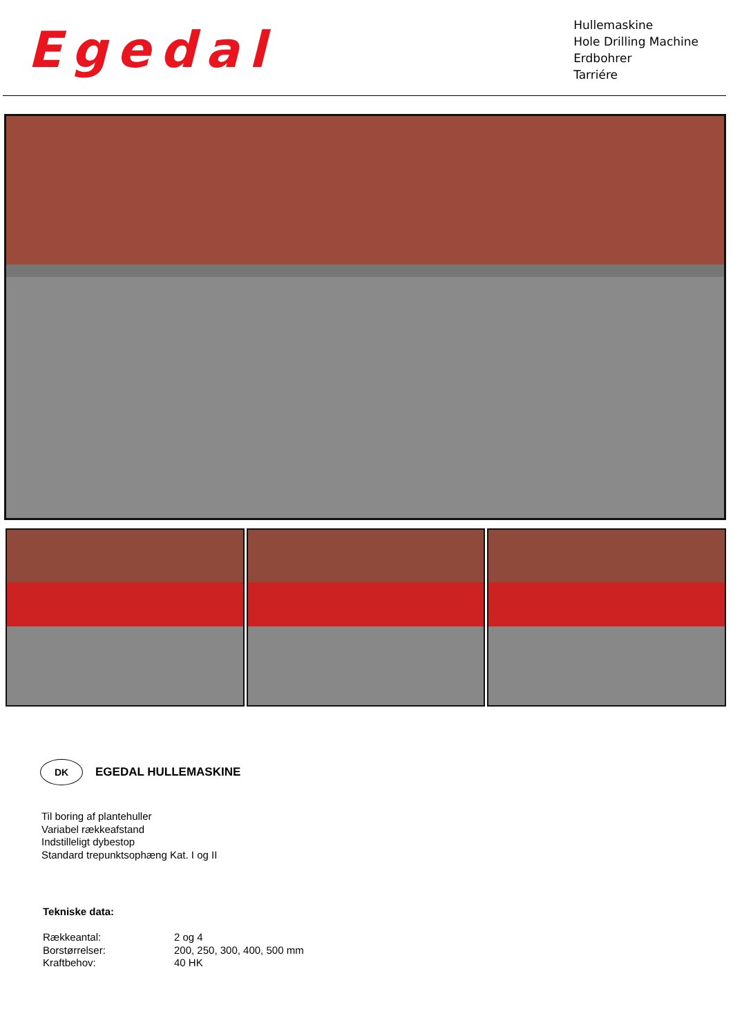Egedal
Hullemaskine
Hole Drilling Machine
Erdbohrer
Tarriére
DK
EGEDAL HULLEMASKINE
Til boring af plantehuller
Variabel rækkeafstand
Indstilleligt dybestop
Standard trepunktsophæng Kat. I og II
Tekniske data:
| Rækkeantal: | 2 og 4 |
| Borstørrelser: | 200, 250, 300, 400, 500 mm |
| Kraftbehov: | 40 HK |